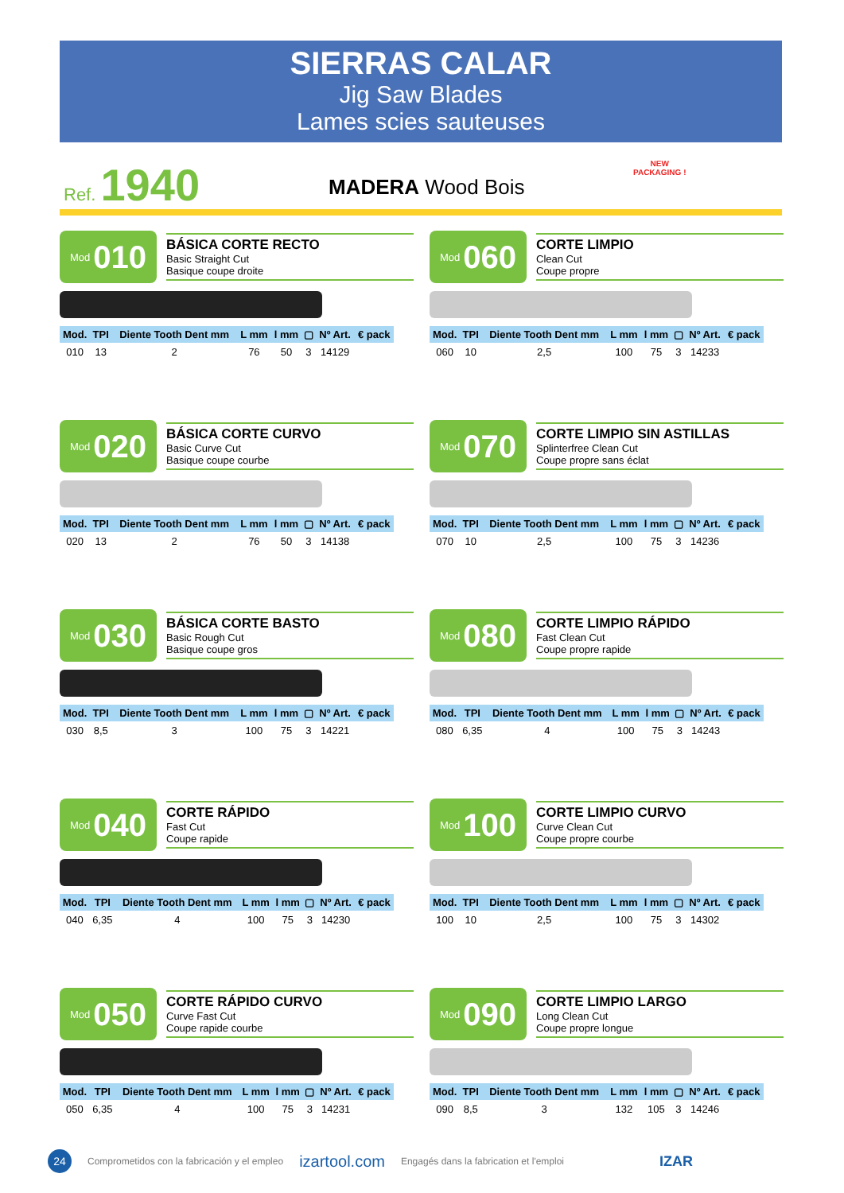SIERRAS CALAR
Jig Saw Blades
Lames scies sauteuses
Ref. 1940
MADERA Wood Bois
NEW
PACKAGING !
Mod 010
BÁSICA CORTE RECTO
Basic Straight Cut
Basique coupe droite
| Mod. | TPI | Diente Tooth Dent mm | L mm | l mm | ▢ | Nº Art. | € pack |
| --- | --- | --- | --- | --- | --- | --- | --- |
| 010 | 13 | 2 | 76 | 50 | 3 | 14129 | |
Mod 060
CORTE LIMPIO
Clean Cut
Coupe propre
| Mod. | TPI | Diente Tooth Dent mm | L mm | l mm | ▢ | Nº Art. | € pack |
| --- | --- | --- | --- | --- | --- | --- | --- |
| 060 | 10 | 2,5 | 100 | 75 | 3 | 14233 | |
Mod 020
BÁSICA CORTE CURVO
Basic Curve Cut
Basique coupe courbe
| Mod. | TPI | Diente Tooth Dent mm | L mm | l mm | ▢ | Nº Art. | € pack |
| --- | --- | --- | --- | --- | --- | --- | --- |
| 020 | 13 | 2 | 76 | 50 | 3 | 14138 | |
Mod 070
CORTE LIMPIO SIN ASTILLAS
Splinterfree Clean Cut
Coupe propre sans éclat
| Mod. | TPI | Diente Tooth Dent mm | L mm | l mm | ▢ | Nº Art. | € pack |
| --- | --- | --- | --- | --- | --- | --- | --- |
| 070 | 10 | 2,5 | 100 | 75 | 3 | 14236 | |
Mod 030
BÁSICA CORTE BASTO
Basic Rough Cut
Basique coupe gros
| Mod. | TPI | Diente Tooth Dent mm | L mm | l mm | ▢ | Nº Art. | € pack |
| --- | --- | --- | --- | --- | --- | --- | --- |
| 030 | 8,5 | 3 | 100 | 75 | 3 | 14221 | |
Mod 080
CORTE LIMPIO RÁPIDO
Fast Clean Cut
Coupe propre rapide
| Mod. | TPI | Diente Tooth Dent mm | L mm | l mm | ▢ | Nº Art. | € pack |
| --- | --- | --- | --- | --- | --- | --- | --- |
| 080 | 6,35 | 4 | 100 | 75 | 3 | 14243 | |
Mod 040
CORTE RÁPIDO
Fast Cut
Coupe rapide
| Mod. | TPI | Diente Tooth Dent mm | L mm | l mm | ▢ | Nº Art. | € pack |
| --- | --- | --- | --- | --- | --- | --- | --- |
| 040 | 6,35 | 4 | 100 | 75 | 3 | 14230 | |
Mod 100
CORTE LIMPIO CURVO
Curve Clean Cut
Coupe propre courbe
| Mod. | TPI | Diente Tooth Dent mm | L mm | l mm | ▢ | Nº Art. | € pack |
| --- | --- | --- | --- | --- | --- | --- | --- |
| 100 | 10 | 2,5 | 100 | 75 | 3 | 14302 | |
Mod 050
CORTE RÁPIDO CURVO
Curve Fast Cut
Coupe rapide courbe
| Mod. | TPI | Diente Tooth Dent mm | L mm | l mm | ▢ | Nº Art. | € pack |
| --- | --- | --- | --- | --- | --- | --- | --- |
| 050 | 6,35 | 4 | 100 | 75 | 3 | 14231 | |
Mod 090
CORTE LIMPIO LARGO
Long Clean Cut
Coupe propre longue
| Mod. | TPI | Diente Tooth Dent mm | L mm | l mm | ▢ | Nº Art. | € pack |
| --- | --- | --- | --- | --- | --- | --- | --- |
| 090 | 8,5 | 3 | 132 | 105 | 3 | 14246 | |
24
Comprometidos con la fabricación y el empleo izartool.com Engagés dans la fabrication et l'emploi IZAR